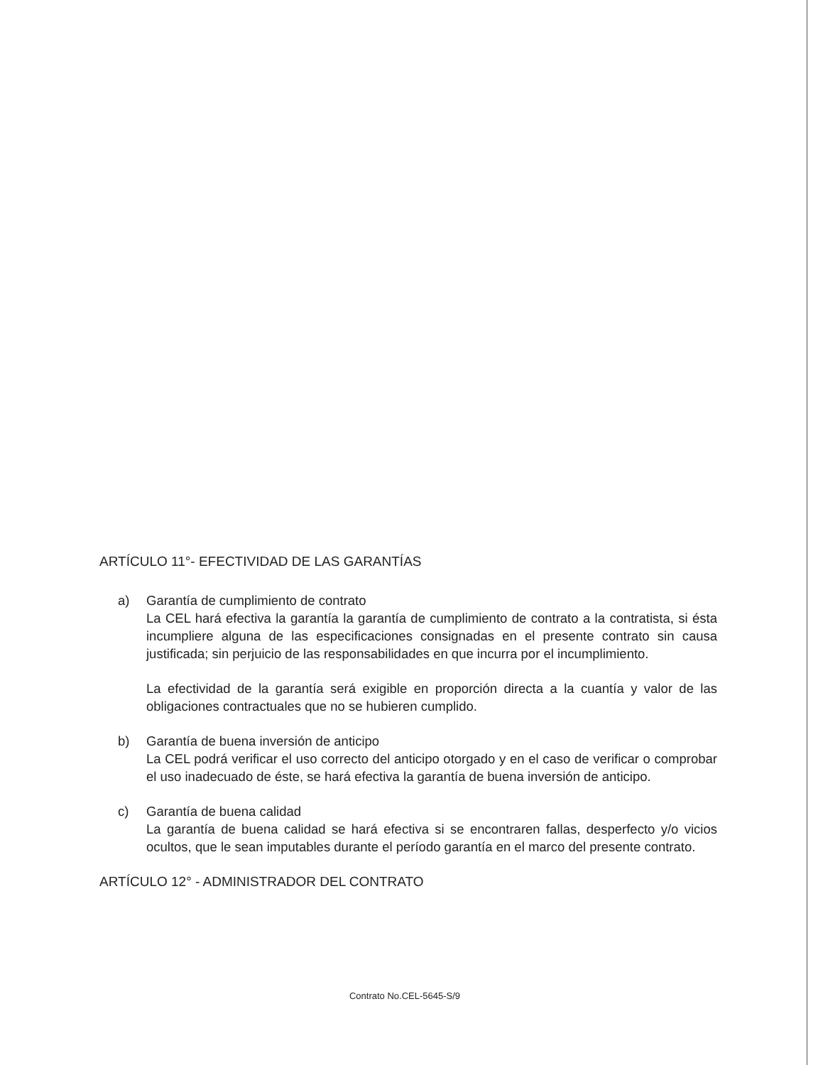ARTÍCULO 11°- EFECTIVIDAD DE LAS GARANTÍAS
a) Garantía de cumplimiento de contrato
La CEL hará efectiva la garantía la garantía de cumplimiento de contrato a la contratista, si ésta incumpliere alguna de las especificaciones consignadas en el presente contrato sin causa justificada; sin perjuicio de las responsabilidades en que incurra por el incumplimiento.
La efectividad de la garantía será exigible en proporción directa a la cuantía y valor de las obligaciones contractuales que no se hubieren cumplido.
b) Garantía de buena inversión de anticipo
La CEL podrá verificar el uso correcto del anticipo otorgado y en el caso de verificar o comprobar el uso inadecuado de éste, se hará efectiva la garantía de buena inversión de anticipo.
c) Garantía de buena calidad
La garantía de buena calidad se hará efectiva si se encontraren fallas, desperfecto y/o vicios ocultos, que le sean imputables durante el período garantía en el marco del presente contrato.
ARTÍCULO 12° - ADMINISTRADOR DEL CONTRATO
Contrato No.CEL-5645-S/9